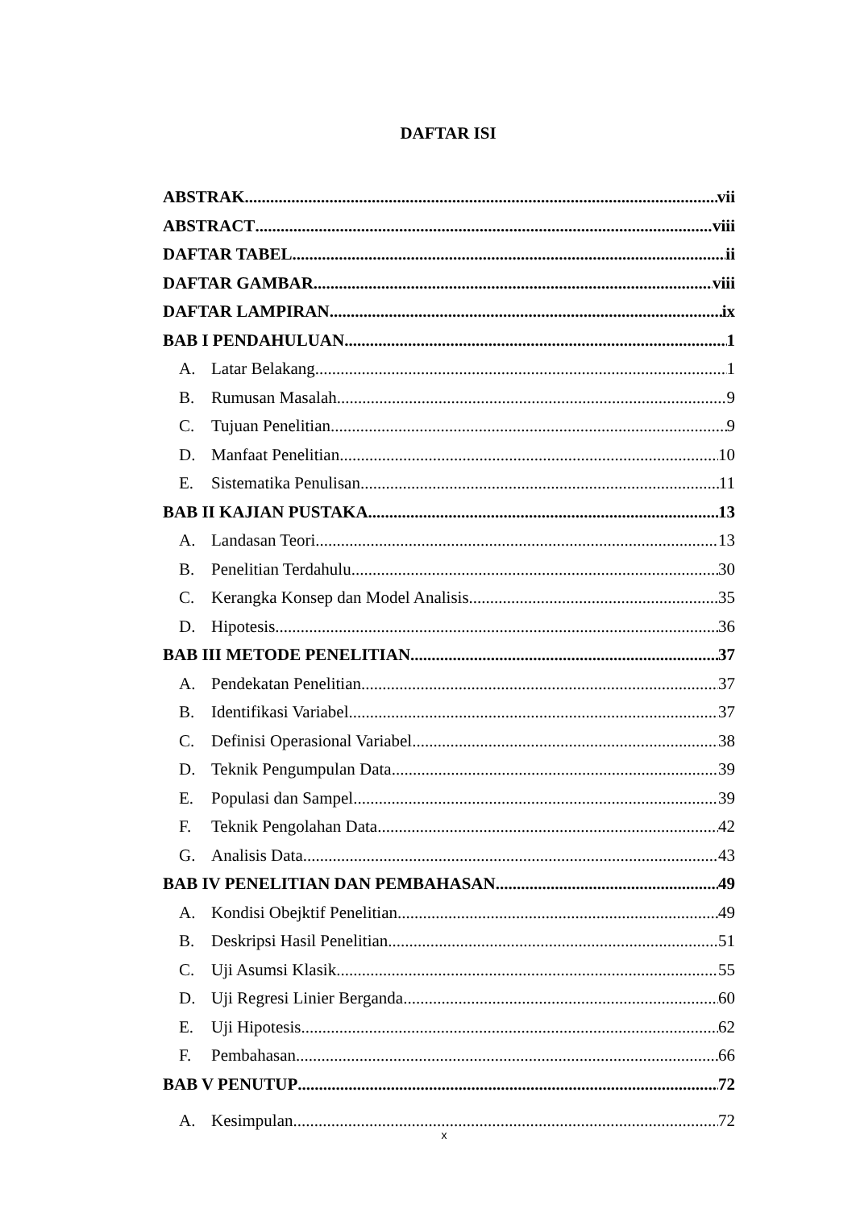DAFTAR ISI
ABSTRAK vii
ABSTRACT viii
DAFTAR TABEL ii
DAFTAR GAMBAR viii
DAFTAR LAMPIRAN ix
BAB I PENDAHULUAN 1
A. Latar Belakang 1
B. Rumusan Masalah 9
C. Tujuan Penelitian 9
D. Manfaat Penelitian 10
E. Sistematika Penulisan 11
BAB II KAJIAN PUSTAKA 13
A. Landasan Teori 13
B. Penelitian Terdahulu 30
C. Kerangka Konsep dan Model Analisis 35
D. Hipotesis 36
BAB III METODE PENELITIAN 37
A. Pendekatan Penelitian 37
B. Identifikasi Variabel 37
C. Definisi Operasional Variabel 38
D. Teknik Pengumpulan Data 39
E. Populasi dan Sampel 39
F. Teknik Pengolahan Data 42
G. Analisis Data 43
BAB IV PENELITIAN DAN PEMBAHASAN 49
A. Kondisi Obejktif Penelitian 49
B. Deskripsi Hasil Penelitian 51
C. Uji Asumsi Klasik 55
D. Uji Regresi Linier Berganda 60
E. Uji Hipotesis 62
F. Pembahasan 66
BAB V PENUTUP 72
A. Kesimpulan 72
x